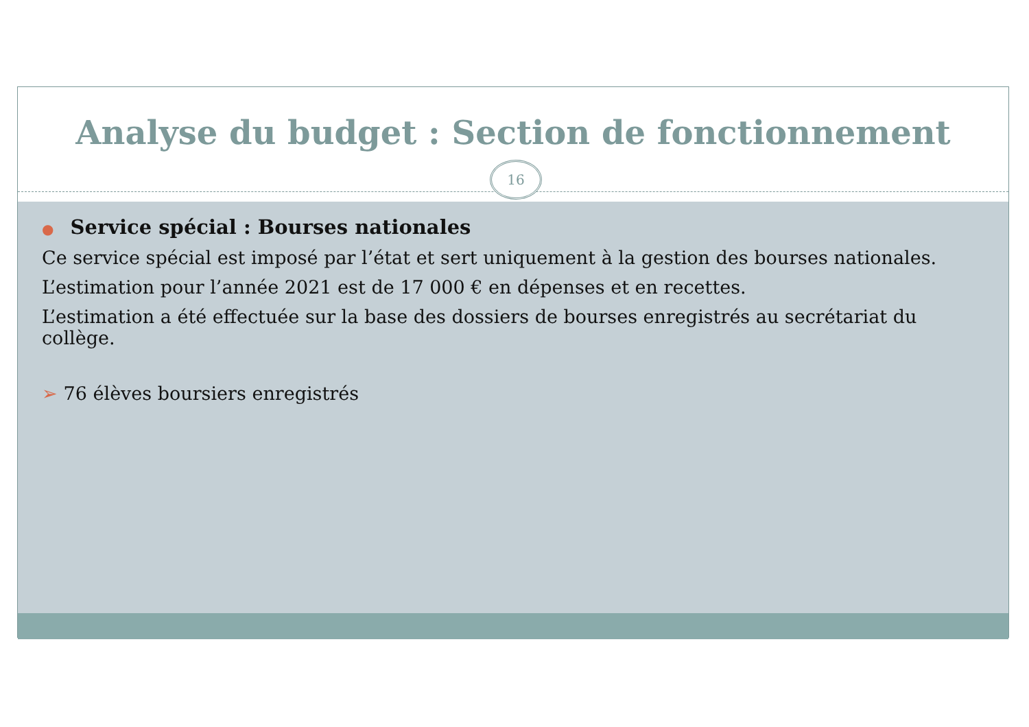Analyse du budget : Section de fonctionnement
16
● Service spécial : Bourses nationales
Ce service spécial est imposé par l’état et sert uniquement à la gestion des bourses nationales.
L’estimation pour l’année 2021 est de 17 000 € en dépenses et en recettes.
L’estimation a été effectuée sur la base des dossiers de bourses enregistrés au secrétariat du collège.
➢ 76 élèves boursiers enregistrés